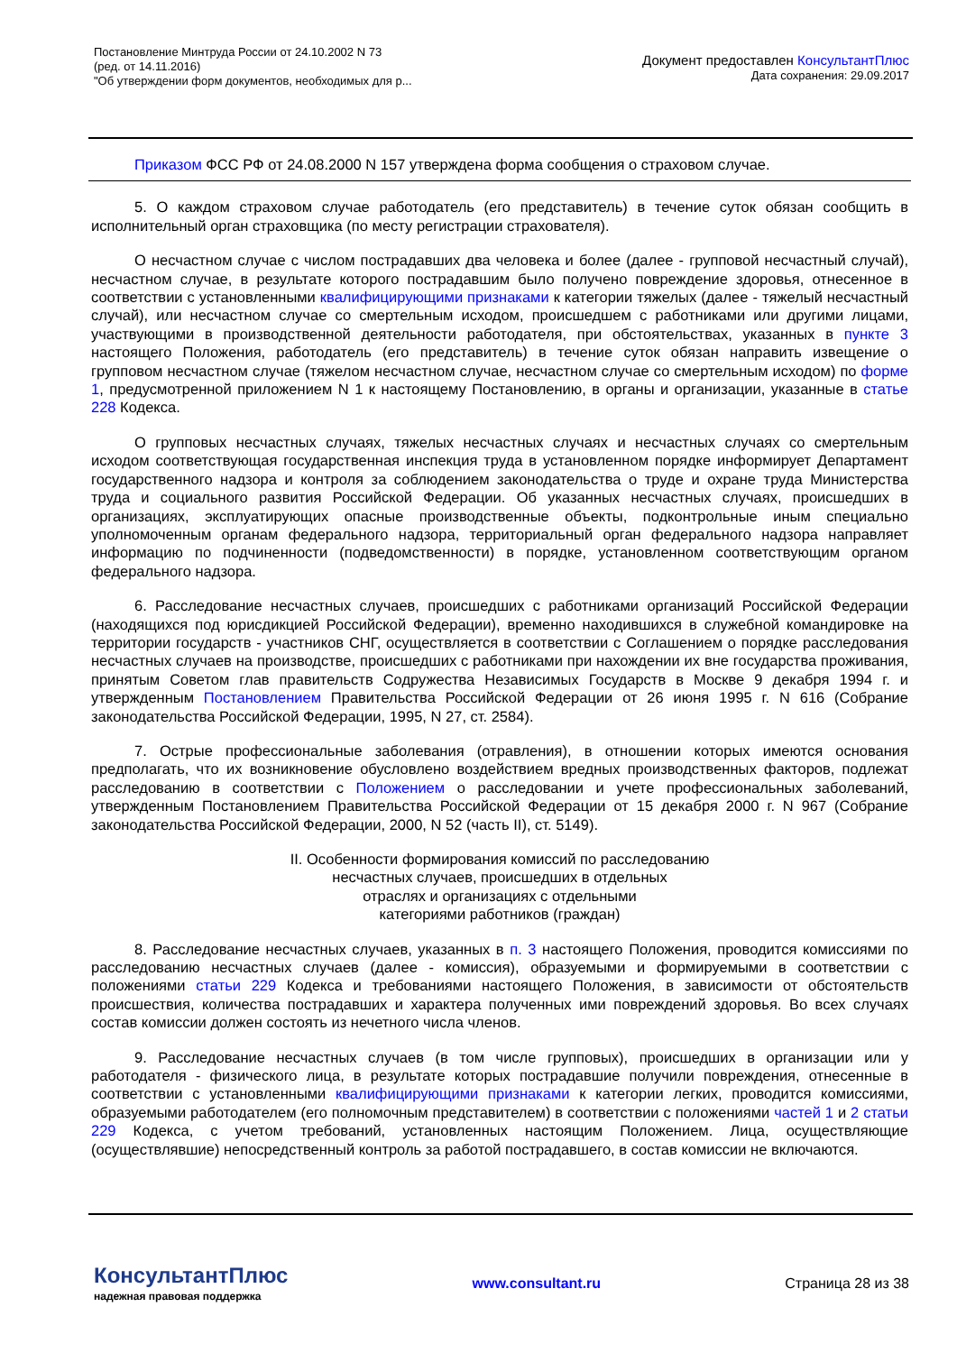Постановление Минтруда России от 24.10.2002 N 73
(ред. от 14.11.2016)
"Об утверждении форм документов, необходимых для р...
Документ предоставлен КонсультантПлюс
Дата сохранения: 29.09.2017
Приказом ФСС РФ от 24.08.2000 N 157 утверждена форма сообщения о страховом случае.
5. О каждом страховом случае работодатель (его представитель) в течение суток обязан сообщить в исполнительный орган страховщика (по месту регистрации страхователя).
О несчастном случае с числом пострадавших два человека и более (далее - групповой несчастный случай), несчастном случае, в результате которого пострадавшим было получено повреждение здоровья, отнесенное в соответствии с установленными квалифицирующими признаками к категории тяжелых (далее - тяжелый несчастный случай), или несчастном случае со смертельным исходом, происшедшем с работниками или другими лицами, участвующими в производственной деятельности работодателя, при обстоятельствах, указанных в пункте 3 настоящего Положения, работодатель (его представитель) в течение суток обязан направить извещение о групповом несчастном случае (тяжелом несчастном случае, несчастном случае со смертельным исходом) по форме 1, предусмотренной приложением N 1 к настоящему Постановлению, в органы и организации, указанные в статье 228 Кодекса.
О групповых несчастных случаях, тяжелых несчастных случаях и несчастных случаях со смертельным исходом соответствующая государственная инспекция труда в установленном порядке информирует Департамент государственного надзора и контроля за соблюдением законодательства о труде и охране труда Министерства труда и социального развития Российской Федерации. Об указанных несчастных случаях, происшедших в организациях, эксплуатирующих опасные производственные объекты, подконтрольные иным специально уполномоченным органам федерального надзора, территориальный орган федерального надзора направляет информацию по подчиненности (подведомственности) в порядке, установленном соответствующим органом федерального надзора.
6. Расследование несчастных случаев, происшедших с работниками организаций Российской Федерации (находящихся под юрисдикцией Российской Федерации), временно находившихся в служебной командировке на территории государств - участников СНГ, осуществляется в соответствии с Соглашением о порядке расследования несчастных случаев на производстве, происшедших с работниками при нахождении их вне государства проживания, принятым Советом глав правительств Содружества Независимых Государств в Москве 9 декабря 1994 г. и утвержденным Постановлением Правительства Российской Федерации от 26 июня 1995 г. N 616 (Собрание законодательства Российской Федерации, 1995, N 27, ст. 2584).
7. Острые профессиональные заболевания (отравления), в отношении которых имеются основания предполагать, что их возникновение обусловлено воздействием вредных производственных факторов, подлежат расследованию в соответствии с Положением о расследовании и учете профессиональных заболеваний, утвержденным Постановлением Правительства Российской Федерации от 15 декабря 2000 г. N 967 (Собрание законодательства Российской Федерации, 2000, N 52 (часть II), ст. 5149).
II. Особенности формирования комиссий по расследованию
несчастных случаев, происшедших в отдельных
отраслях и организациях с отдельными
категориями работников (граждан)
8. Расследование несчастных случаев, указанных в п. 3 настоящего Положения, проводится комиссиями по расследованию несчастных случаев (далее - комиссия), образуемыми и формируемыми в соответствии с положениями статьи 229 Кодекса и требованиями настоящего Положения, в зависимости от обстоятельств происшествия, количества пострадавших и характера полученных ими повреждений здоровья. Во всех случаях состав комиссии должен состоять из нечетного числа членов.
9. Расследование несчастных случаев (в том числе групповых), происшедших в организации или у работодателя - физического лица, в результате которых пострадавшие получили повреждения, отнесенные в соответствии с установленными квалифицирующими признаками к категории легких, проводится комиссиями, образуемыми работодателем (его полномочным представителем) в соответствии с положениями частей 1 и 2 статьи 229 Кодекса, с учетом требований, установленных настоящим Положением. Лица, осуществляющие (осуществлявшие) непосредственный контроль за работой пострадавшего, в состав комиссии не включаются.
КонсультантПлюс
надежная правовая поддержка
www.consultant.ru Страница 28 из 38